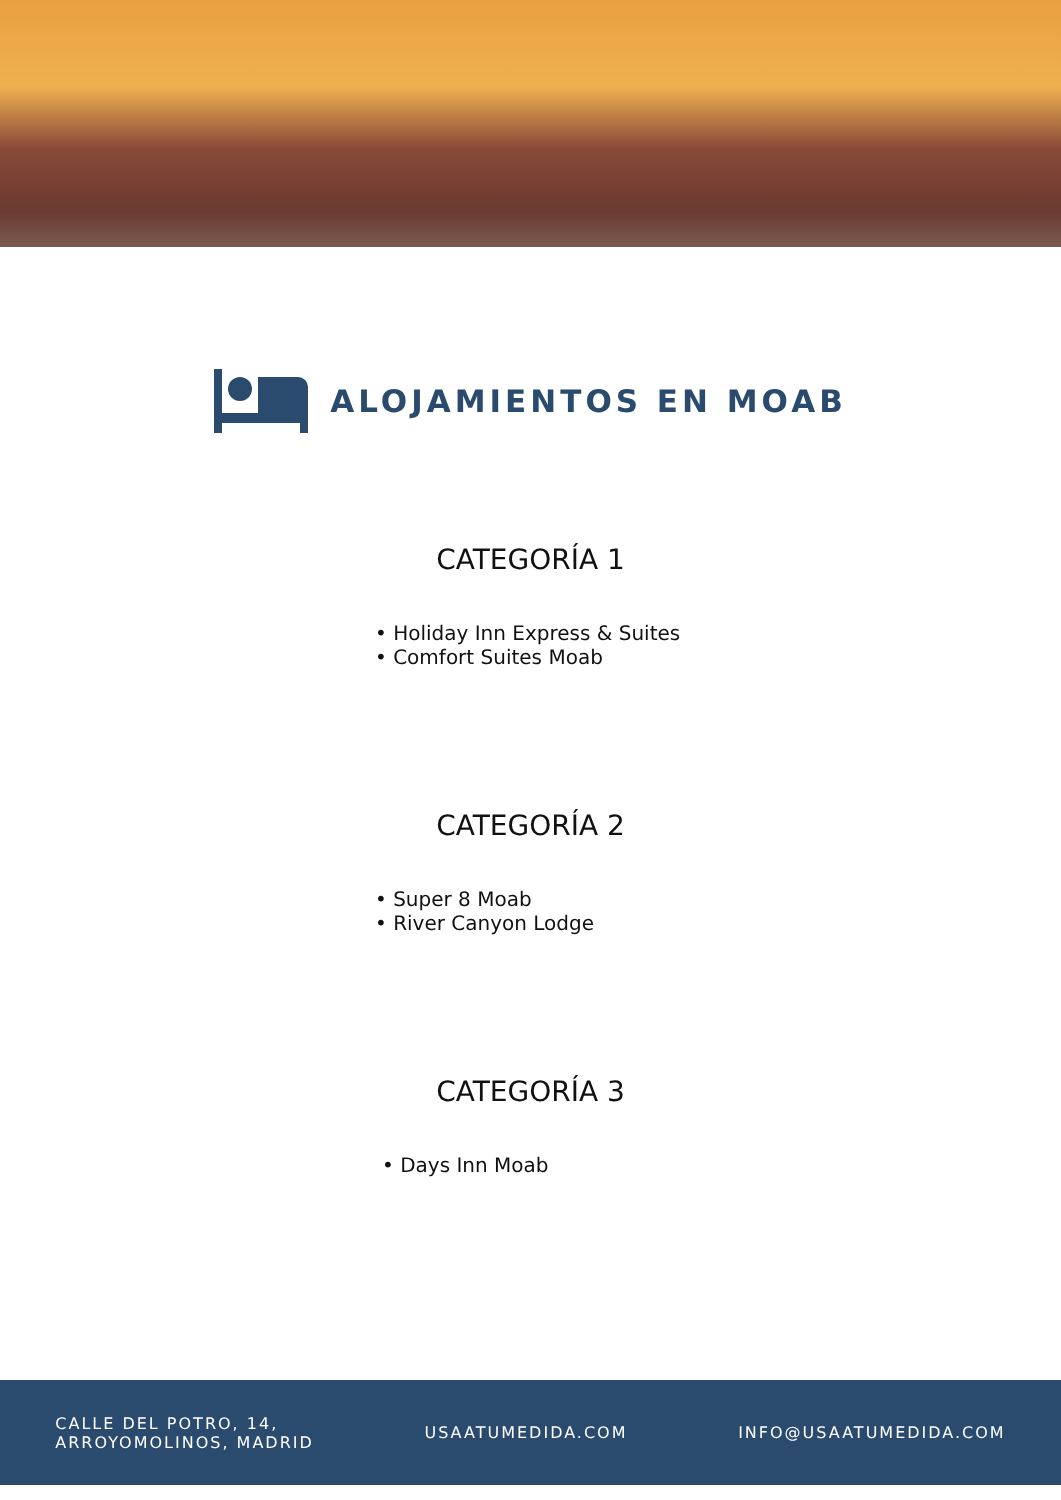ALOJAMIENTOS EN MOAB
CATEGORÍA 1
• Holiday Inn Express & Suites
• Comfort Suites Moab
CATEGORÍA 2
• Super 8 Moab
• River Canyon Lodge
CATEGORÍA 3
• Days Inn Moab
CALLE DEL POTRO, 14,
ARROYOMOLINOS, MADRID
USAATUMEDIDA.COM INFO@USAATUMEDIDA.COM